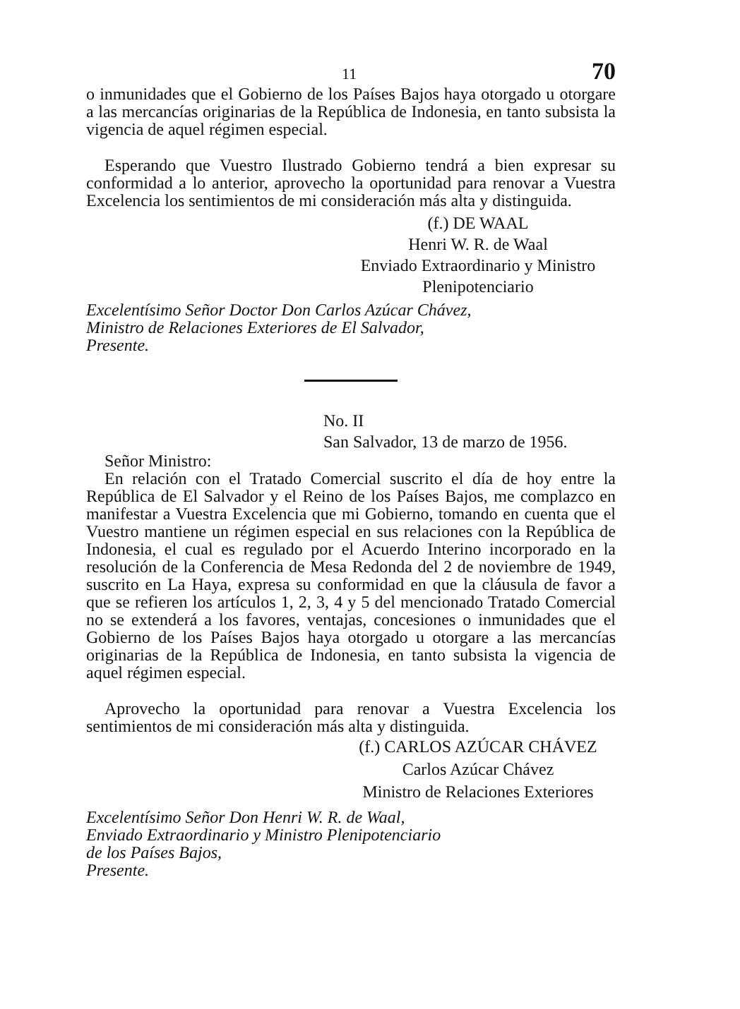11 70
o inmunidades que el Gobierno de los Países Bajos haya otorgado u otorgare a las mercancías originarias de la República de Indonesia, en tanto subsista la vigencia de aquel régimen especial.
Esperando que Vuestro Ilustrado Gobierno tendrá a bien expresar su conformidad a lo anterior, aprovecho la oportunidad para renovar a Vuestra Excelencia los sentimientos de mi consideración más alta y distinguida.
(f.) DE WAAL
Henri W. R. de Waal
Enviado Extraordinario y Ministro
Plenipotenciario
Excelentísimo Señor Doctor Don Carlos Azúcar Chávez,
Ministro de Relaciones Exteriores de El Salvador,
Presente.
No. II
San Salvador, 13 de marzo de 1956.
Señor Ministro:
En relación con el Tratado Comercial suscrito el día de hoy entre la República de El Salvador y el Reino de los Países Bajos, me complazco en manifestar a Vuestra Excelencia que mi Gobierno, tomando en cuenta que el Vuestro mantiene un régimen especial en sus relaciones con la República de Indonesia, el cual es regulado por el Acuerdo Interino incorporado en la resolución de la Conferencia de Mesa Redonda del 2 de noviembre de 1949, suscrito en La Haya, expresa su conformidad en que la cláusula de favor a que se refieren los artículos 1, 2, 3, 4 y 5 del mencionado Tratado Comercial no se extenderá a los favores, ventajas, concesiones o inmunidades que el Gobierno de los Países Bajos haya otorgado u otorgare a las mercancías originarias de la República de Indonesia, en tanto subsista la vigencia de aquel régimen especial.
Aprovecho la oportunidad para renovar a Vuestra Excelencia los sentimientos de mi consideración más alta y distinguida.
(f.) CARLOS AZÚCAR CHÁVEZ
Carlos Azúcar Chávez
Ministro de Relaciones Exteriores
Excelentísimo Señor Don Henri W. R. de Waal,
Enviado Extraordinario y Ministro Plenipotenciario
de los Países Bajos,
Presente.